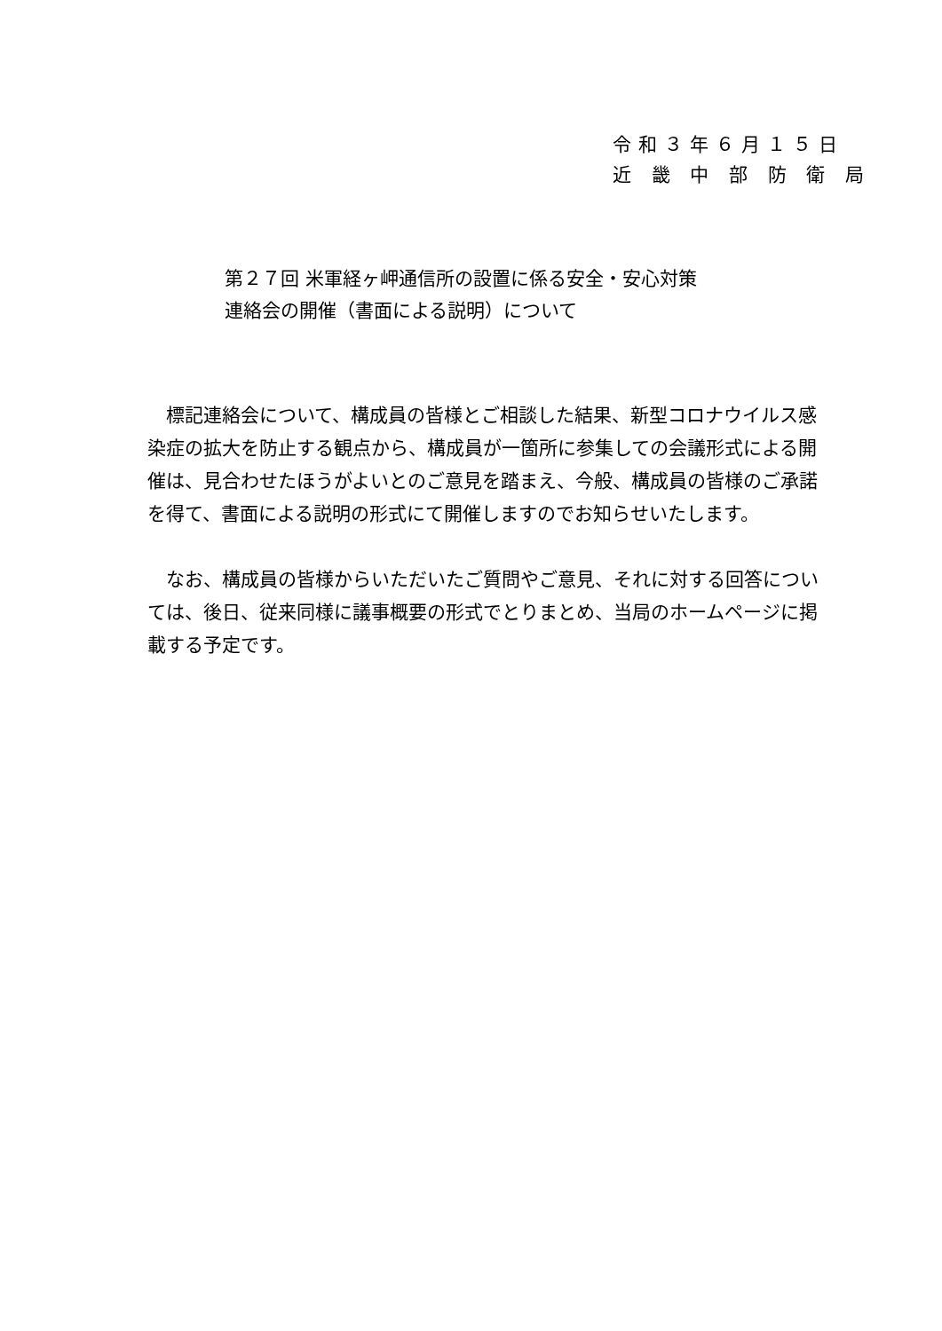令和３年６月１５日
近 畿 中 部 防 衛 局
第２７回 米軍経ヶ岬通信所の設置に係る安全・安心対策
連絡会の開催（書面による説明）について
標記連絡会について、構成員の皆様とご相談した結果、新型コロナウイルス感染症の拡大を防止する観点から、構成員が一箇所に参集しての会議形式による開催は、見合わせたほうがよいとのご意見を踏まえ、今般、構成員の皆様のご承諾を得て、書面による説明の形式にて開催しますのでお知らせいたします。
なお、構成員の皆様からいただいたご質問やご意見、それに対する回答については、後日、従来同様に議事概要の形式でとりまとめ、当局のホームページに掲載する予定です。